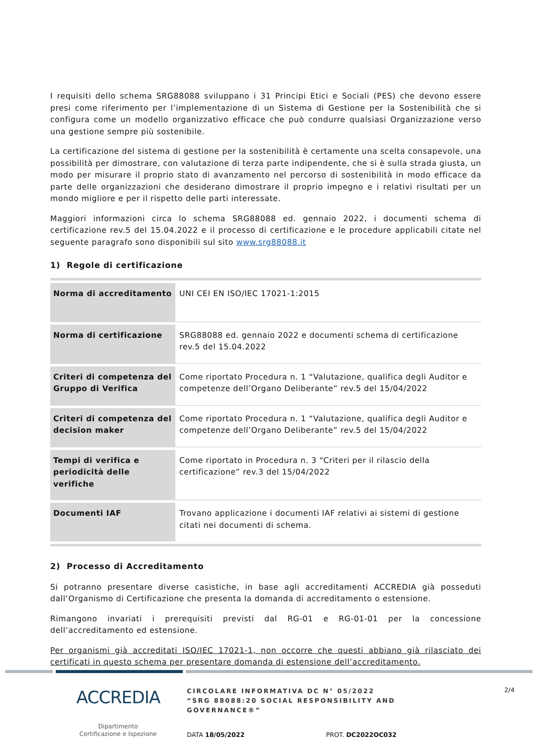I requisiti dello schema SRG88088 sviluppano i 31 Principi Etici e Sociali (PES) che devono essere presi come riferimento per l’implementazione di un Sistema di Gestione per la Sostenibilità che si configura come un modello organizzativo efficace che può condurre qualsiasi Organizzazione verso una gestione sempre più sostenibile.
La certificazione del sistema di gestione per la sostenibilità è certamente una scelta consapevole, una possibilità per dimostrare, con valutazione di terza parte indipendente, che si è sulla strada giusta, un modo per misurare il proprio stato di avanzamento nel percorso di sostenibilità in modo efficace da parte delle organizzazioni che desiderano dimostrare il proprio impegno e i relativi risultati per un mondo migliore e per il rispetto delle parti interessate.
Maggiori informazioni circa lo schema SRG88088 ed. gennaio 2022, i documenti schema di certificazione rev.5 del 15.04.2022 e il processo di certificazione e le procedure applicabili citate nel seguente paragrafo sono disponibili sul sito www.srg88088.it
1) Regole di certificazione
| Norma di accreditamento | UNI CEI EN ISO/IEC 17021-1:2015 |
| Norma di certificazione | SRG88088 ed. gennaio 2022 e documenti schema di certificazione rev.5 del 15.04.2022 |
| Criteri di competenza del Gruppo di Verifica | Come riportato Procedura n. 1 “Valutazione, qualifica degli Auditor e competenze dell’Organo Deliberante” rev.5 del 15/04/2022 |
| Criteri di competenza del decision maker | Come riportato Procedura n. 1 “Valutazione, qualifica degli Auditor e competenze dell’Organo Deliberante” rev.5 del 15/04/2022 |
| Tempi di verifica e periodicità delle verifiche | Come riportato in Procedura n. 3 “Criteri per il rilascio della certificazione” rev.3 del 15/04/2022 |
| Documenti IAF | Trovano applicazione i documenti IAF relativi ai sistemi di gestione citati nei documenti di schema. |
2) Processo di Accreditamento
Si potranno presentare diverse casistiche, in base agli accreditamenti ACCREDIA già posseduti dall’Organismo di Certificazione che presenta la domanda di accreditamento o estensione.
Rimangono invariati i prerequisiti previsti dal RG-01 e RG-01-01 per la concessione dell’accreditamento ed estensione.
Per organismi già accreditati ISO/IEC 17021-1, non occorre che questi abbiano già rilasciato dei certificati in questo schema per presentare domanda di estensione dell’accreditamento.
ACCREDIA
Dipartimento
Certificazione e Ispezione
CIRCOLARE INFORMATIVA DC N° 05/2022
“SRG 88088:20 SOCIAL RESPONSIBILITY AND GOVERNANCE®”
2/4
DATA 18/05/2022 PROT. DC2022OC032